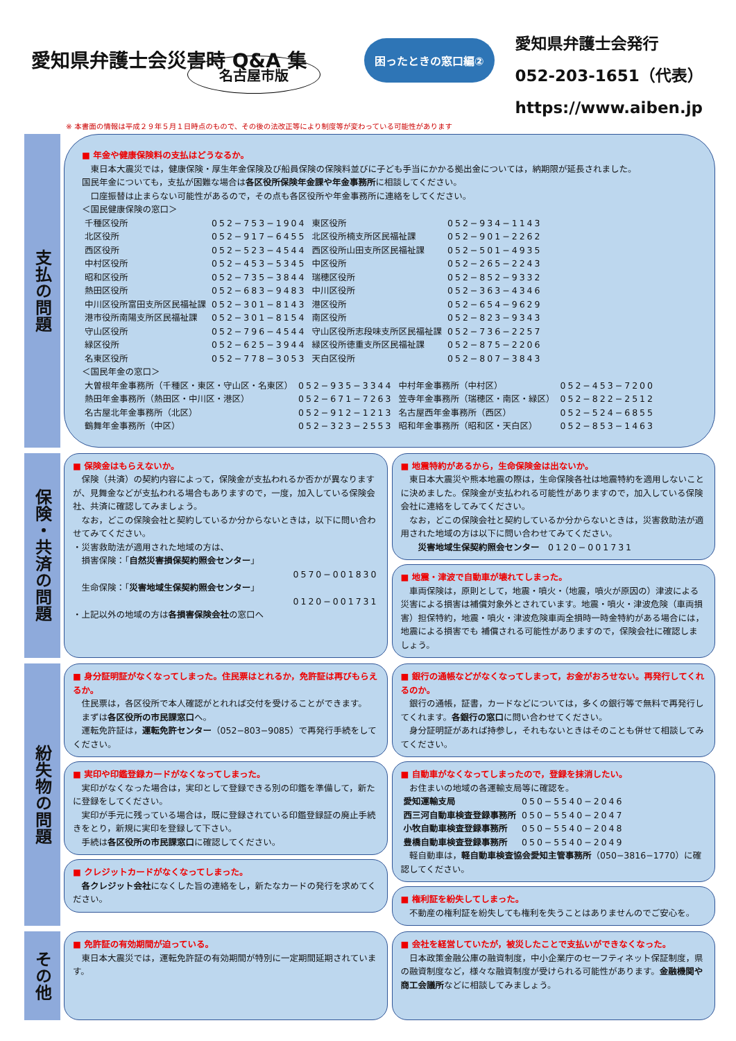愛知県弁護士会災害時 Q&A 集
名古屋市版
困ったときの窓口編②
愛知県弁護士会発行
052-203-1651（代表）
https://www.aiben.jp
※ 本書面の情報は平成２９年５月１日時点のもので、その後の法改正等により制度等が変わっている可能性があります
支払の問題
■ 年金や健康保険料の支払はどうなるか。
　東日本大震災では，健康保険・厚生年金保険及び船員保険の保険料並びに子ども手当にかかる拠出金については，納期限が延長されました。
国民年金についても，支払が困難な場合は各区役所保険年金課や年金事務所に相談してください。
　口座振替は止まらない可能性があるので，その点も各区役所や年金事務所に連絡をしてください。
＜国民健康保険の窓口＞
| 千種区役所 | 052−753−1904 | 東区役所 | 052−934−1143 |
| 北区役所 | 052−917−6455 | 北区役所楠支所区民福祉課 | 052−901−2262 |
| 西区役所 | 052−523−4544 | 西区役所山田支所区民福祉課 | 052−501−4935 |
| 中村区役所 | 052−453−5345 | 中区役所 | 052−265−2243 |
| 昭和区役所 | 052−735−3844 | 瑞穂区役所 | 052−852−9332 |
| 熱田区役所 | 052−683−9483 | 中川区役所 | 052−363−4346 |
| 中川区役所富田支所区民福祉課 | 052−301−8143 | 港区役所 | 052−654−9629 |
| 港市役所南陽支所区民福祉課 | 052−301−8154 | 南区役所 | 052−823−9343 |
| 守山区役所 | 052−796−4544 | 守山区役所志段味支所区民福祉課 | 052−736−2257 |
| 緑区役所 | 052−625−3944 | 緑区役所徳重支所区民福祉課 | 052−875−2206 |
| 名東区役所 | 052−778−3053 | 天白区役所 | 052−807−3843 |
＜国民年金の窓口＞
| 大曽根年金事務所（千種区・東区・守山区・名東区） | 052−935−3344 | 中村年金事務所（中村区） | 052−453−7200 |
| 熱田年金事務所（熱田区・中川区・港区） | 052−671−7263 | 笠寺年金事務所（瑞穂区・南区・緑区） | 052−822−2512 |
| 名古屋北年金事務所（北区） | 052−912−1213 | 名古屋西年金事務所（西区） | 052−524−6855 |
| 鶴舞年金事務所（中区） | 052−323−2553 | 昭和年金事務所（昭和区・天白区） | 052−853−1463 |
保険・共済の問題
■ 保険金はもらえないか。
　保険（共済）の契約内容によって，保険金が支払われるか否かが異なりますが、見舞金などが支払われる場合もありますので，一度，加入している保険会社、共済に確認してみましょう。
　なお，どこの保険会社と契約しているか分からないときは，以下に問い合わせてみてください。
・災害救助法が適用された地域の方は、
　損害保険：「自然災害損保契約照会センター」
0570−001830
　生命保険：「災害地域生保契約照会センター」
0120−001731
・上記以外の地域の方は各損害保険会社の窓口へ
■ 地震特約があるから，生命保険金は出ないか。
　東日本大震災や熊本地震の際は，生命保険各社は地震特約を適用しないことに決めました。保険金が支払われる可能性がありますので，加入している保険会社に連絡をしてみてください。
　なお，どこの保険会社と契約しているか分からないときは，災害救助法が適用された地域の方は以下に問い合わせてみてください。
　　災害地域生保契約照会センター　0120−001731
■ 地震・津波で自動車が壊れてしまった。
　車両保険は，原則として，地震・噴火・（地震，噴火が原因の）津波による災害による損害は補償対象外とされています。地震・噴火・津波危険（車両損害）担保特約，地震・噴火・津波危険車両全損時一時金特約がある場合には，地震による損害でも 補償される可能性がありますので，保険会社に確認しましょう。
紛失物の問題
■ 身分証明証がなくなってしまった。住民票はとれるか，免許証は再びもらえるか。
　住民票は，各区役所で本人確認がとれれば交付を受けることができます。
　まずは各区役所の市民課窓口へ。
　運転免許証は，運転免許センター（052−803−9085）で再発行手続をしてください。
■ 実印や印鑑登録カードがなくなってしまった。
　実印がなくなった場合は，実印として登録できる別の印鑑を準備して，新たに登録をしてください。
　実印が手元に残っている場合は，既に登録されている印鑑登録証の廃止手続きをとり，新規に実印を登録して下さい。
　手続は各区役所の市民課窓口に確認してください。
■ クレジットカードがなくなってしまった。
　各クレジット会社になくした旨の連絡をし，新たなカードの発行を求めてください。
■ 銀行の通帳などがなくなってしまって，お金がおろせない。再発行してくれるのか。
　銀行の通帳，証書，カードなどについては，多くの銀行等で無料で再発行してくれます。各銀行の窓口に問い合わせてください。
　身分証明証があれば持参し，それもないときはそのことも併せて相談してみてください。
■ 自動車がなくなってしまったので，登録を抹消したい。
　お住まいの地域の各運輸支局等に確認を。
| 愛知運輸支局 | 050−5540−2046 |
| 西三河自動車検査登録事務所 | 050−5540−2047 |
| 小牧自動車検査登録事務所 | 050−5540−2048 |
| 豊橋自動車検査登録事務所 | 050−5540−2049 |
　軽自動車は，軽自動車検査協会愛知主管事務所（050−3816−1770）に確認してください。
■ 権利証を紛失してしまった。
　不動産の権利証を紛失しても権利を失うことはありませんのでご安心を。
その他
■ 免許証の有効期間が迫っている。
　東日本大震災では，運転免許証の有効期間が特別に一定期間延期されています。
■ 会社を経営していたが，被災したことで支払いができなくなった。
　日本政策金融公庫の融資制度，中小企業庁のセーフティネット保証制度，県の融資制度など，様々な融資制度が受けられる可能性があります。金融機関や商工会議所などに相談してみましょう。